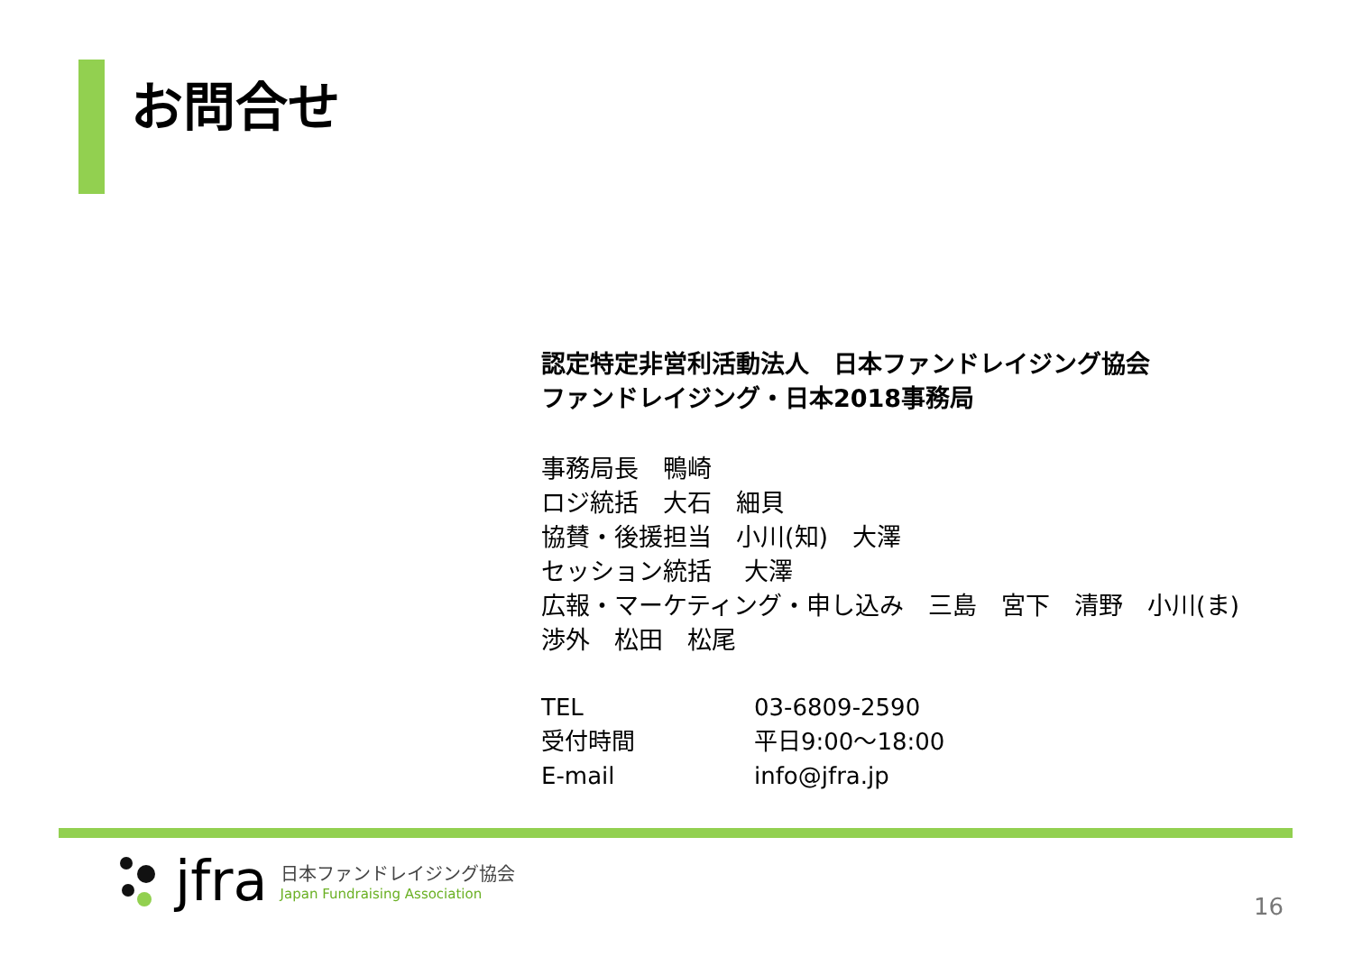お問合せ
認定特定非営利活動法人　日本ファンドレイジング協会
ファンドレイジング・日本2018事務局
事務局長　鴨崎
ロジ統括　大石　細貝
協賛・後援担当　小川(知)　大澤
セッション統括　 大澤
広報・マーケティング・申し込み　三島　宮下　清野　小川(ま)
渉外　松田　松尾
| TEL | 03-6809-2590 |
| 受付時間 | 平日9:00～18:00 |
| E-mail | info@jfra.jp |
jfra
日本ファンドレイジング協会
Japan Fundraising Association
16